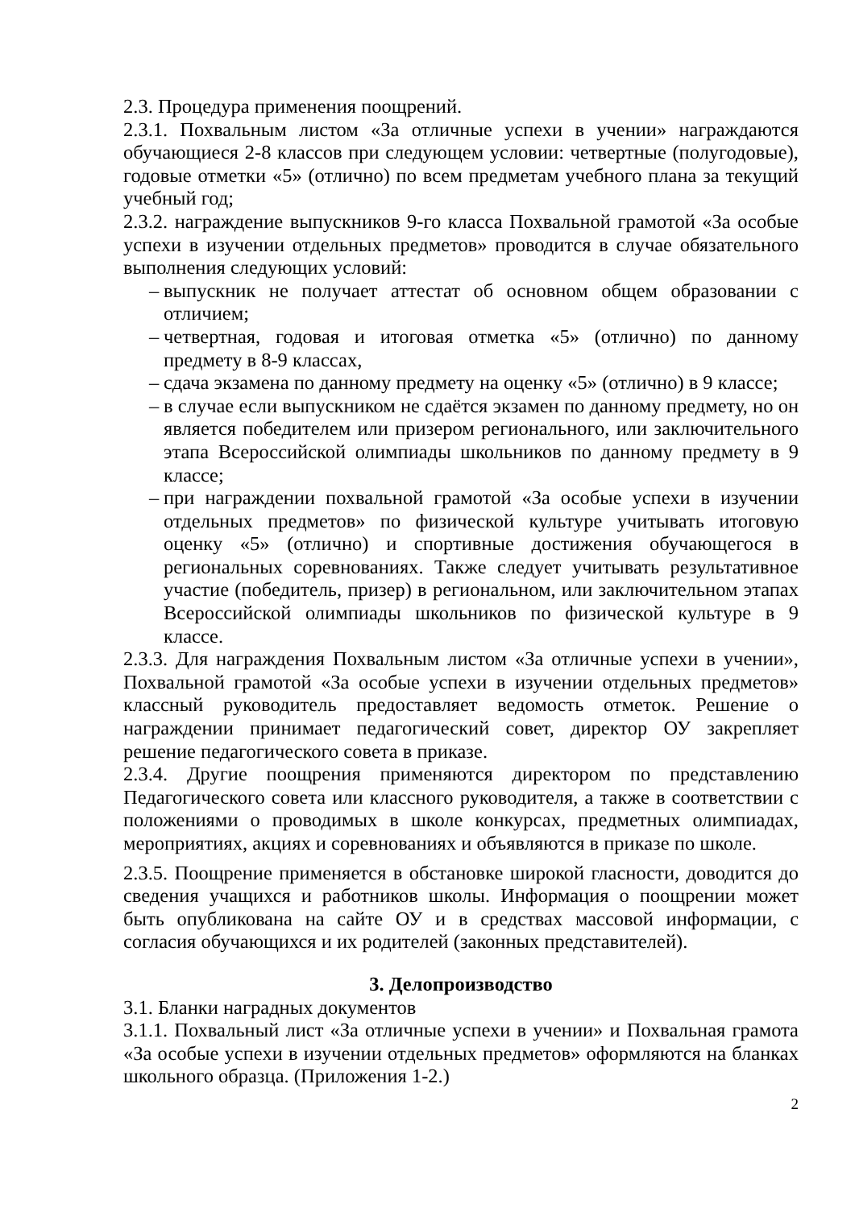2.3. Процедура применения поощрений.
2.3.1. Похвальным листом «За отличные успехи в учении» награждаются обучающиеся 2-8 классов при следующем условии: четвертные (полугодовые), годовые отметки «5» (отлично) по всем предметам учебного плана за текущий учебный год;
2.3.2. награждение выпускников 9-го класса Похвальной грамотой «За особые успехи в изучении отдельных предметов» проводится в случае обязательного выполнения следующих условий:
– выпускник не получает аттестат об основном общем образовании с отличием;
– четвертная, годовая и итоговая отметка «5» (отлично) по данному предмету в 8-9 классах,
– сдача экзамена по данному предмету на оценку «5» (отлично) в 9 классе;
– в случае если выпускником не сдаётся экзамен по данному предмету, но он является победителем или призером регионального, или заключительного этапа Всероссийской олимпиады школьников по данному предмету в 9 классе;
– при награждении похвальной грамотой «За особые успехи в изучении отдельных предметов» по физической культуре учитывать итоговую оценку «5» (отлично) и спортивные достижения обучающегося в региональных соревнованиях. Также следует учитывать результативное участие (победитель, призер) в региональном, или заключительном этапах Всероссийской олимпиады школьников по физической культуре в 9 классе.
2.3.3. Для награждения Похвальным листом «За отличные успехи в учении», Похвальной грамотой «За особые успехи в изучении отдельных предметов» классный руководитель предоставляет ведомость отметок. Решение о награждении принимает педагогический совет, директор ОУ закрепляет решение педагогического совета в приказе.
2.3.4. Другие поощрения применяются директором по представлению Педагогического совета или классного руководителя, а также в соответствии с положениями о проводимых в школе конкурсах, предметных олимпиадах, мероприятиях, акциях и соревнованиях и объявляются в приказе по школе.
2.3.5. Поощрение применяется в обстановке широкой гласности, доводится до сведения учащихся и работников школы. Информация о поощрении может быть опубликована на сайте ОУ и в средствах массовой информации, с согласия обучающихся и их родителей (законных представителей).
3. Делопроизводство
3.1. Бланки наградных документов
3.1.1. Похвальный лист «За отличные успехи в учении» и Похвальная грамота «За особые успехи в изучении отдельных предметов» оформляются на бланках школьного образца. (Приложения 1-2.)
2